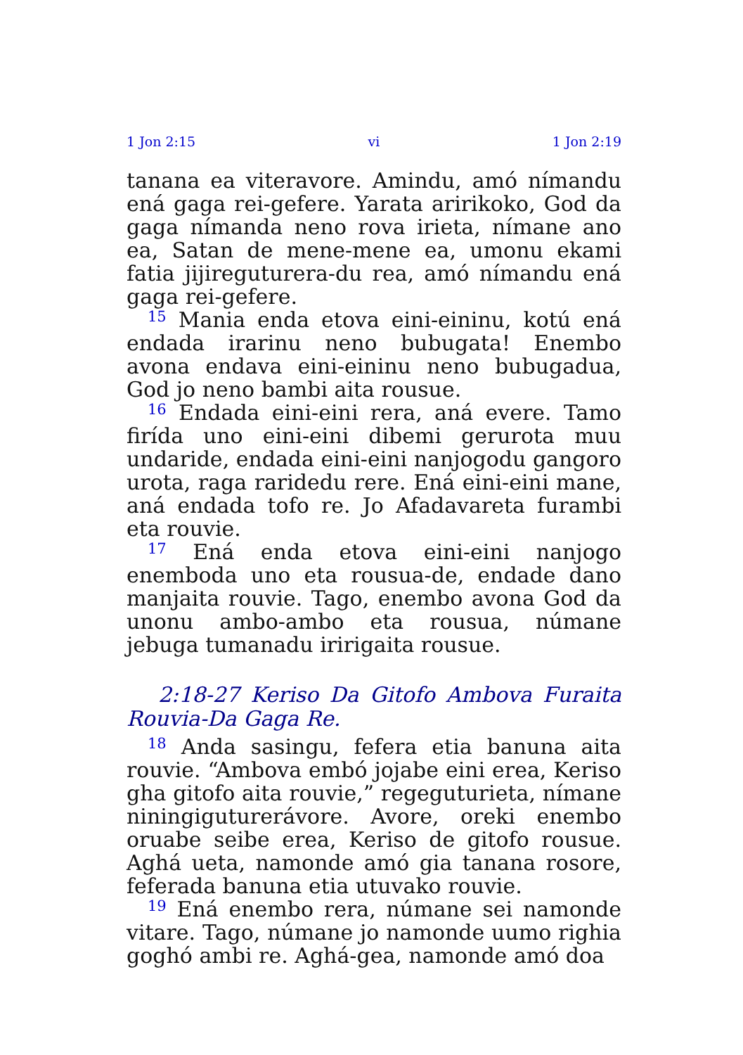1 Jon 2:15 vi 1 Jon 2:19
tanana ea viteravore. Amindu, amó nímandu ená gaga rei-gefere. Yarata aririkoko, God da gaga nímanda neno rova irieta, nímane ano ea, Satan de mene-mene ea, umonu ekami fatia jijireguturera-du rea, amó nímandu ená gaga rei-gefere.
<sup>15</sup> Mania enda etova eini-eininu, kotú ená endada irarinu neno bubugata! Enembo avona endava eini-eininu neno bubugadua, God jo neno bambi aita rousue.
<sup>16</sup> Endada eini-eini rera, aná evere. Tamo firída uno eini-eini dibemi gerurota muu undaride, endada eini-eini nanjogodu gangoro urota, raga raridedu rere. Ená eini-eini mane, aná endada tofo re. Jo Afadavareta furambi eta rouvie.
<sup>17</sup> Ená enda etova eini-eini nanjogo enemboda uno eta rousua-de, endade dano manjaita rouvie. Tago, enembo avona God da unonu ambo-ambo eta rousua, númane jebuga tumanadu iririgaita rousue.
2:18-27 Keriso Da Gitofo Ambova Furaita Rouvia-Da Gaga Re.
<sup>18</sup> Anda sasingu, fefera etia banuna aita rouvie. “Ambova embó jojabe eini erea, Keriso gha gitofo aita rouvie,” regeguturieta, nímane niningiguturerávore. Avore, oreki enembo oruabe seibe erea, Keriso de gitofo rousue. Aghá ueta, namonde amó gia tanana rosore, feferada banuna etia utuvako rouvie.
<sup>19</sup> Ená enembo rera, númane sei namonde vitare. Tago, númane jo namonde uumo righia goghó ambi re. Aghá-gea, namonde amó doa